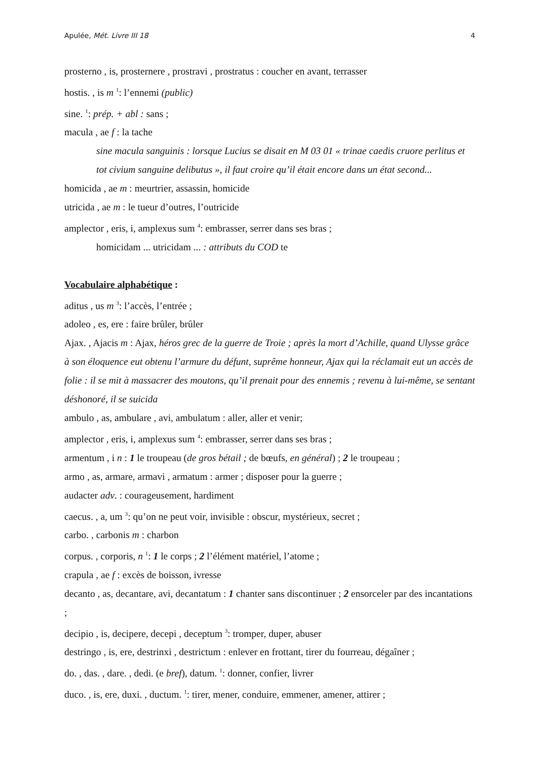Apulée, Mét. Livre III 18 4
prosterno , is, prosternere , prostravi , prostratus : coucher en avant, terrasser
hostis. , is m <sup>1</sup>: l’ennemi (public)
sine. <sup>1</sup>: prép. + abl : sans ;
macula , ae f : la tache
sine macula sanguinis : lorsque Lucius se disait en M 03 01 « trinae caedis cruore perlitus et tot civium sanguine delibutus », il faut croire qu’il était encore dans un état second...
homicida , ae m : meurtrier, assassin, homicide
utricida , ae m : le tueur d’outres, l’outricide
amplector , eris, i, amplexus sum <sup>4</sup>: embrasser, serrer dans ses bras ;
homicidam ... utricidam ... : attributs du COD te
Vocabulaire alphabétique :
aditus , us m <sup>3</sup>: l’accès, l’entrée ;
adoleo , es, ere : faire brûler, brûler
Ajax. , Ajacis m : Ajax, héros grec de la guerre de Troie ; après la mort d’Achille, quand Ulysse grâce à son éloquence eut obtenu l’armure du défunt, suprême honneur, Ajax qui la réclamait eut un accès de folie : il se mit à massacrer des moutons, qu’il prenait pour des ennemis ; revenu à lui-même, se sentant déshonoré, il se suicida
ambulo , as, ambulare , avi, ambulatum : aller, aller et venir;
amplector , eris, i, amplexus sum <sup>4</sup>: embrasser, serrer dans ses bras ;
armentum , i n : 1 le troupeau (de gros bétail ; de bœufs, en général) ; 2 le troupeau ;
armo , as, armare, armavi , armatum : armer ; disposer pour la guerre ;
audacter adv. : courageusement, hardiment
caecus. , a, um <sup>3</sup>: qu’on ne peut voir, invisible : obscur, mystérieux, secret ;
carbo. , carbonis m : charbon
corpus. , corporis, n <sup>1</sup>: 1 le corps ; 2 l’élément matériel, l’atome ;
crapula , ae f : excès de boisson, ivresse
decanto , as, decantare, avi, decantatum : 1 chanter sans discontinuer ; 2 ensorceler par des incantations ;
decipio , is, decipere, decepi , deceptum <sup>3</sup>: tromper, duper, abuser
destringo , is, ere, destrinxi , destrictum : enlever en frottant, tirer du fourreau, dégaîner ;
do. , das. , dare. , dedi. (e bref), datum. <sup>1</sup>: donner, confier, livrer
duco. , is, ere, duxi. , ductum. <sup>1</sup>: tirer, mener, conduire, emmener, amener, attirer ;